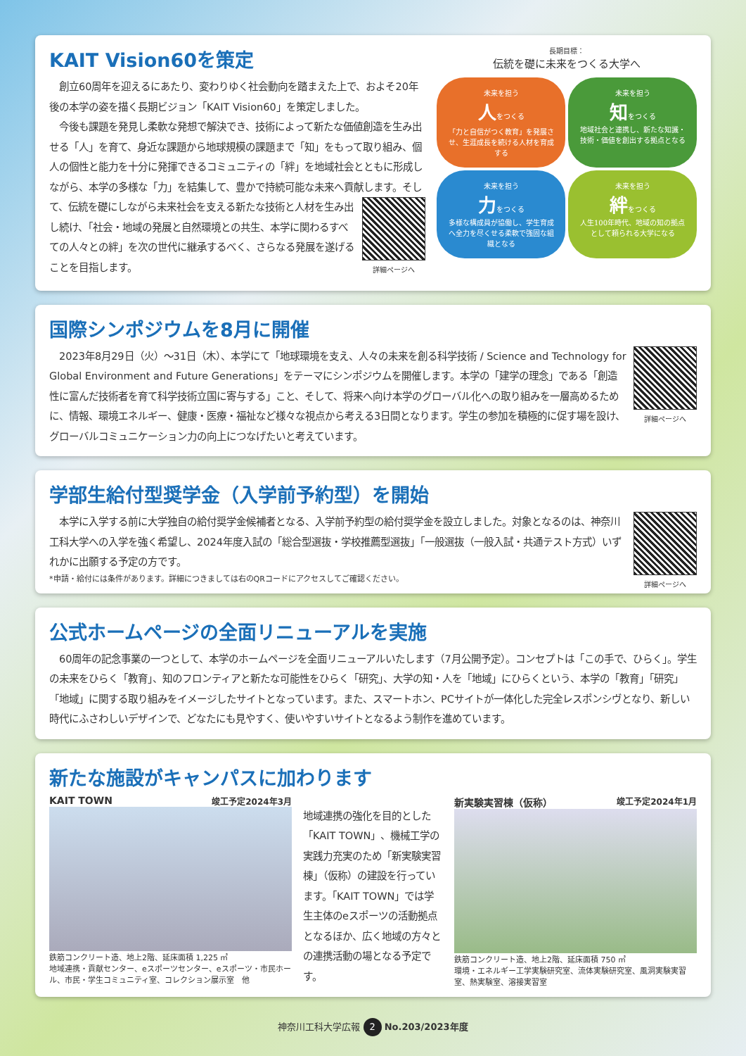KAIT Vision60を策定
　創立60周年を迎えるにあたり、変わりゆく社会動向を踏まえた上で、およそ20年後の本学の姿を描く長期ビジョン「KAIT Vision60」を策定しました。
　今後も課題を発見し柔軟な発想で解決でき、技術によって新たな価値創造を生み出せる「人」を育て、身近な課題から地球規模の課題まで「知」をもって取り組み、個人の個性と能力を十分に発揮できるコミュニティの「絆」を地域社会とともに形成しながら、本学の多様な「力」を結集して、豊かで持続可能な未来へ貢献します。 詳細ページへ そして、伝統を礎にしながら未来社会を支える新たな技術と人材を生み出し続け、「社会・地域の発展と自然環境との共生、本学に関わるすべての人々との絆」を次の世代に継承するべく、さらなる発展を遂げることを目指します。
長期目標：
伝統を礎に未来をつくる大学へ
未来を担う
人をつくる
「力と自信がつく教育」を発展させ、生涯成長を続ける人材を育成する
未来を担う
知をつくる
地域社会と連携し、新たな知識・技術・価値を創出する拠点となる
未来を担う
力をつくる
多様な構成員が協働し、学生育成へ全力を尽くせる柔軟で強固な組織となる
未来を担う
絆をつくる
人生100年時代、地域の知の拠点として頼られる大学になる
国際シンポジウムを8月に開催
詳細ページへ　2023年8月29日（火）～31日（木）、本学にて「地球環境を支え、人々の未来を創る科学技術 / Science and Technology for Global Environment and Future Generations」をテーマにシンポジウムを開催します。本学の「建学の理念」である「創造性に富んだ技術者を育て科学技術立国に寄与する」こと、そして、将来へ向け本学のグローバル化への取り組みを一層高めるために、情報、環境エネルギー、健康・医療・福祉など様々な視点から考える3日間となります。学生の参加を積極的に促す場を設け、グローバルコミュニケーション力の向上につなげたいと考えています。
学部生給付型奨学金（入学前予約型）を開始
詳細ページへ　本学に入学する前に大学独自の給付奨学金候補者となる、入学前予約型の給付奨学金を設立しました。対象となるのは、神奈川工科大学への入学を強く希望し、2024年度入試の「総合型選抜・学校推薦型選抜」「一般選抜（一般入試・共通テスト方式）いずれかに出願する予定の方です。
*申請・給付には条件があります。詳細につきましては右のQRコードにアクセスしてご確認ください。
公式ホームページの全面リニューアルを実施
　60周年の記念事業の一つとして、本学のホームページを全面リニューアルいたします（7月公開予定）。コンセプトは「この手で、ひらく」。学生の未来をひらく「教育」、知のフロンティアと新たな可能性をひらく「研究」、大学の知・人を「地域」にひらくという、本学の「教育」「研究」「地域」に関する取り組みをイメージしたサイトとなっています。また、スマートホン、PCサイトが一体化した完全レスポンシヴとなり、新しい時代にふさわしいデザインで、どなたにも見やすく、使いやすいサイトとなるよう制作を進めています。
新たな施設がキャンパスに加わります
KAIT TOWN 竣工予定2024年3月
鉄筋コンクリート造、地上2階、延床面積 1,225 ㎡
地域連携・貢献センター、eスポーツセンター、eスポーツ・市民ホール、市民・学生コミュニティ室、コレクション展示室　他
地域連携の強化を目的とした「KAIT TOWN」、機械工学の実践力充実のため「新実験実習棟」（仮称）の建設を行っています。「KAIT TOWN」では学生主体のeスポーツの活動拠点となるほか、広く地域の方々との連携活動の場となる予定です。
新実験実習棟（仮称） 竣工予定2024年1月
鉄筋コンクリート造、地上2階、延床面積 750 ㎡
環境・エネルギー工学実験研究室、流体実験研究室、風洞実験実習室、熱実験室、溶接実習室
神奈川工科大学広報 2 No.203/2023年度